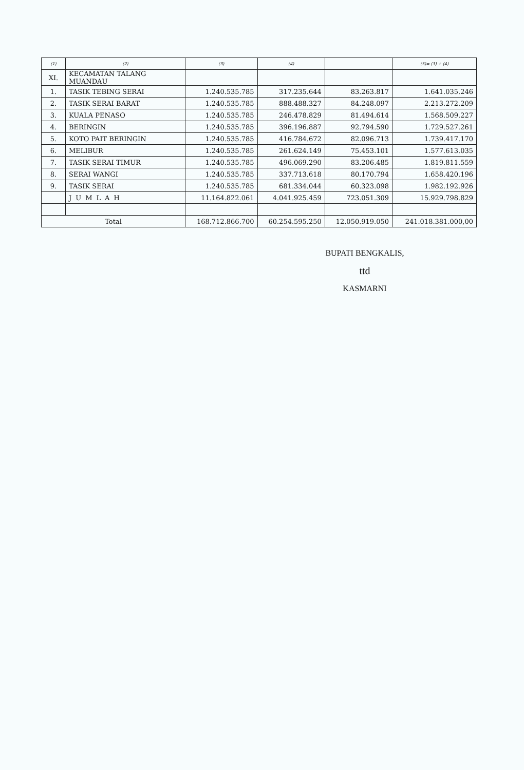| (1) | (2) | (3) | (4) | | (5)= (3) + (4) |
| --- | --- | --- | --- | --- | --- |
| XI. | KECAMATAN TALANG MUANDAU | | | | |
| 1. | TASIK TEBING SERAI | 1.240.535.785 | 317.235.644 | 83.263.817 | 1.641.035.246 |
| 2. | TASIK SERAI BARAT | 1.240.535.785 | 888.488.327 | 84.248.097 | 2.213.272.209 |
| 3. | KUALA PENASO | 1.240.535.785 | 246.478.829 | 81.494.614 | 1.568.509.227 |
| 4. | BERINGIN | 1.240.535.785 | 396.196.887 | 92.794.590 | 1.729.527.261 |
| 5. | KOTO PAIT BERINGIN | 1.240.535.785 | 416.784.672 | 82.096.713 | 1.739.417.170 |
| 6. | MELIBUR | 1.240.535.785 | 261.624.149 | 75.453.101 | 1.577.613.035 |
| 7. | TASIK SERAI TIMUR | 1.240.535.785 | 496.069.290 | 83.206.485 | 1.819.811.559 |
| 8. | SERAI WANGI | 1.240.535.785 | 337.713.618 | 80.170.794 | 1.658.420.196 |
| 9. | TASIK SERAI | 1.240.535.785 | 681.334.044 | 60.323.098 | 1.982.192.926 |
| | JUMLAH | 11.164.822.061 | 4.041.925.459 | 723.051.309 | 15.929.798.829 |
| Total | | 168.712.866.700 | 60.254.595.250 | 12.050.919.050 | 241.018.381.000,00 |
BUPATI BENGKALIS,
ttd
KASMARNI